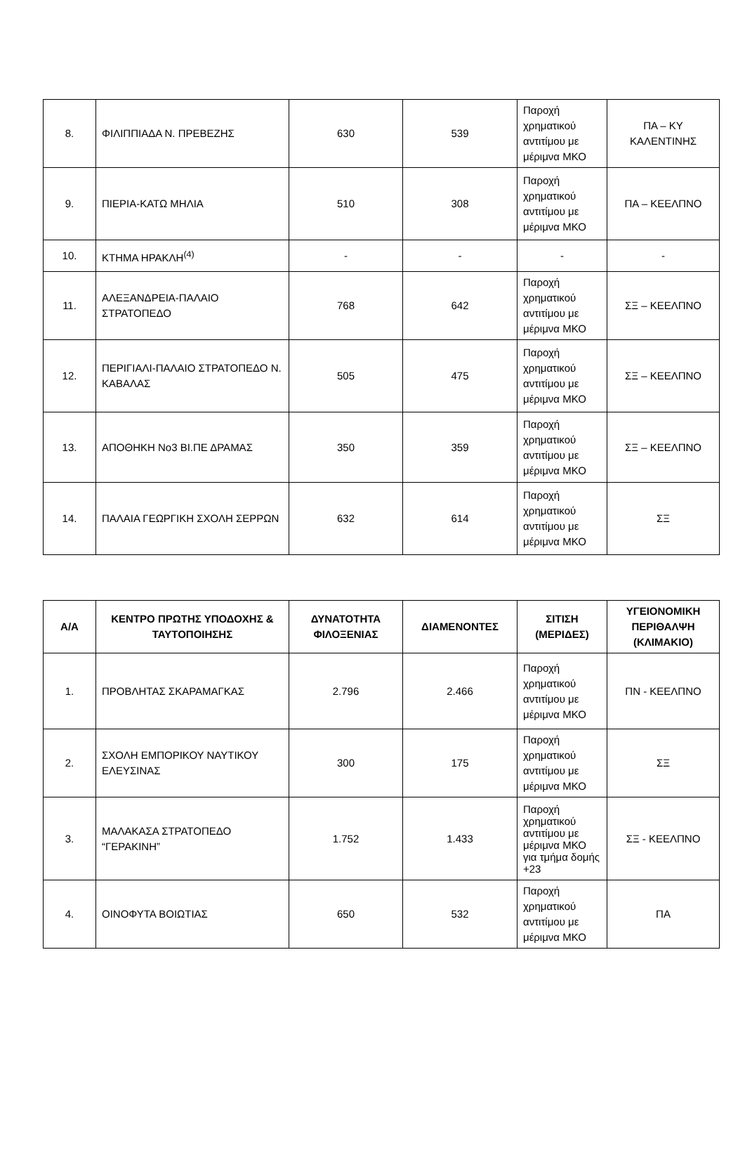| 8. | ΦΙΛΙΠΠΙΑΔΑ Ν. ΠΡΕΒΕΖΗΣ | 630 | 539 | Παροχή χρηματικού αντιτίμου με μέριμνα ΜΚΟ | ΠΑ – ΚΥ ΚΑΛΕΝΤΙΝΗΣ |
| 9. | ΠΙΕΡΙΑ-ΚΑΤΩ ΜΗΛΙΑ | 510 | 308 | Παροχή χρηματικού αντιτίμου με μέριμνα ΜΚΟ | ΠΑ – ΚΕΕΛΠΝΟ |
| 10. | ΚΤΗΜΑ ΗΡΑΚΛΗ<sup>(4)</sup> | - | - | - | - |
| 11. | ΑΛΕΞΑΝΔΡΕΙΑ-ΠΑΛΑΙΟ ΣΤΡΑΤΟΠΕΔΟ | 768 | 642 | Παροχή χρηματικού αντιτίμου με μέριμνα ΜΚΟ | ΣΞ – ΚΕΕΛΠΝΟ |
| 12. | ΠΕΡΙΓΙΑΛΙ-ΠΑΛΑΙΟ ΣΤΡΑΤΟΠΕΔΟ Ν. ΚΑΒΑΛΑΣ | 505 | 475 | Παροχή χρηματικού αντιτίμου με μέριμνα ΜΚΟ | ΣΞ – ΚΕΕΛΠΝΟ |
| 13. | ΑΠΟΘΗΚΗ Νο3 ΒΙ.ΠΕ ΔΡΑΜΑΣ | 350 | 359 | Παροχή χρηματικού αντιτίμου με μέριμνα ΜΚΟ | ΣΞ – ΚΕΕΛΠΝΟ |
| 14. | ΠΑΛΑΙΑ ΓΕΩΡΓΙΚΗ ΣΧΟΛΗ ΣΕΡΡΩΝ | 632 | 614 | Παροχή χρηματικού αντιτίμου με μέριμνα ΜΚΟ | ΣΞ |
| Α/Α | ΚΕΝΤΡΟ ΠΡΩΤΗΣ ΥΠΟΔΟΧΗΣ & ΤΑΥΤΟΠΟΙΗΣΗΣ | ΔΥΝΑΤΟΤΗΤΑ ΦΙΛΟΞΕΝΙΑΣ | ΔΙΑΜΕΝΟΝΤΕΣ | ΣΙΤΙΣΗ (ΜΕΡΙΔΕΣ) | ΥΓΕΙΟΝΟΜΙΚΗ ΠΕΡΙΘΑΛΨΗ (ΚΛΙΜΑΚΙΟ) |
| --- | --- | --- | --- | --- | --- |
| 1. | ΠΡΟΒΛΗΤΑΣ ΣΚΑΡΑΜΑΓΚΑΣ | 2.796 | 2.466 | Παροχή χρηματικού αντιτίμου με μέριμνα ΜΚΟ | ΠΝ - ΚΕΕΛΠΝΟ |
| 2. | ΣΧΟΛΗ ΕΜΠΟΡΙΚΟΥ ΝΑΥΤΙΚΟΥ ΕΛΕΥΣΙΝΑΣ | 300 | 175 | Παροχή χρηματικού αντιτίμου με μέριμνα ΜΚΟ | ΣΞ |
| 3. | ΜΑΛΑΚΑΣΑ ΣΤΡΑΤΟΠΕΔΟ “ΓΕΡΑΚΙΝΗ” | 1.752 | 1.433 | Παροχή χρηματικού αντιτίμου με μέριμνα ΜΚΟ για τμήμα δομής +23 | ΣΞ - ΚΕΕΛΠΝΟ |
| 4. | ΟΙΝΟΦΥΤΑ ΒΟΙΩΤΙΑΣ | 650 | 532 | Παροχή χρηματικού αντιτίμου με μέριμνα ΜΚΟ | ΠΑ |